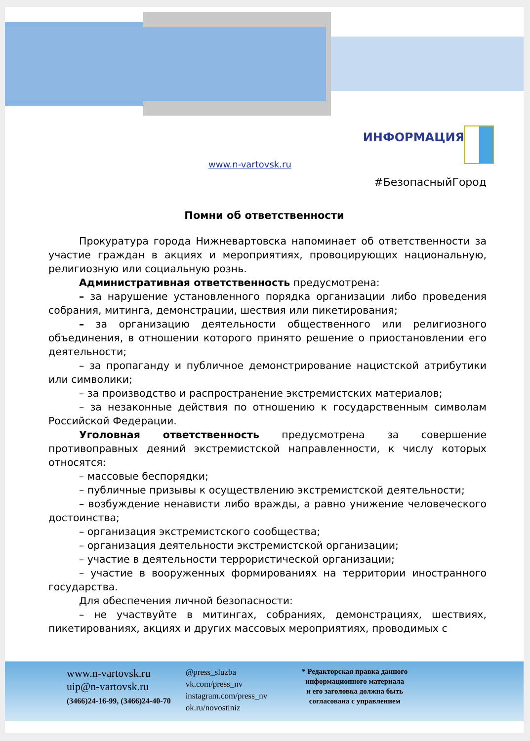ИНФОРМАЦИЯ
www.n-vartovsk.ru
#БезопасныйГород
Помни об ответственности
Прокуратура города Нижневартовска напоминает об ответственности за участие граждан в акциях и мероприятиях, провоцирующих национальную, религиозную или социальную рознь.
Административная ответственность предусмотрена:
– за нарушение установленного порядка организации либо проведения собрания, митинга, демонстрации, шествия или пикетирования;
– за организацию деятельности общественного или религиозного объединения, в отношении которого принято решение о приостановлении его деятельности;
– за пропаганду и публичное демонстрирование нацистской атрибутики или символики;
– за производство и распространение экстремистских материалов;
– за незаконные действия по отношению к государственным символам Российской Федерации.
Уголовная ответственность предусмотрена за совершение противоправных деяний экстремистской направленности, к числу которых относятся:
– массовые беспорядки;
– публичные призывы к осуществлению экстремистской деятельности;
– возбуждение ненависти либо вражды, а равно унижение человеческого достоинства;
– организация экстремистского сообщества;
– организация деятельности экстремистской организации;
– участие в деятельности террористической организации;
– участие в вооруженных формированиях на территории иностранного государства.
Для обеспечения личной безопасности:
– не участвуйте в митингах, собраниях, демонстрациях, шествиях, пикетированиях, акциях и других массовых мероприятиях, проводимых с
www.n-vartovsk.ru
uip@n-vartovsk.ru
(3466)24-16-99, (3466)24-40-70
@press_sluzba
vk.com/press_nv
instagram.com/press_nv
ok.ru/novostiniz
* Редакторская правка данного
информационного материала
и его заголовка должна быть
согласована с управлением